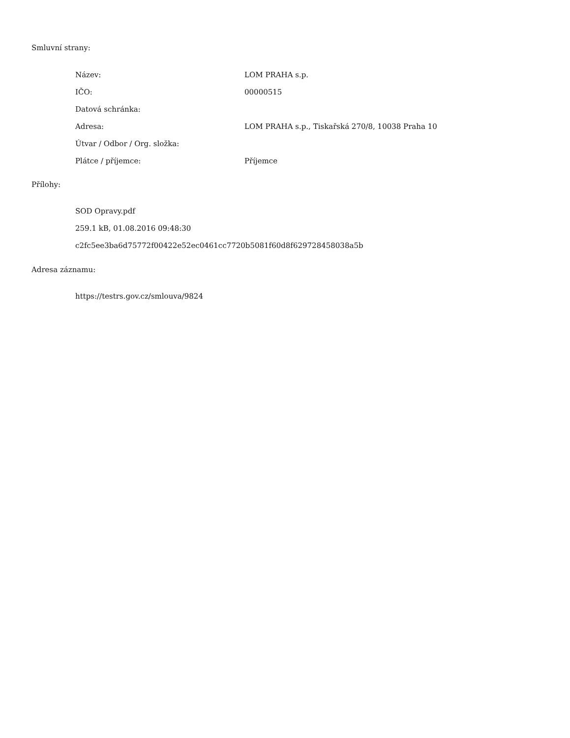Smluvní strany:
| Název: | LOM PRAHA s.p. |
| IČO: | 00000515 |
| Datová schránka: | |
| Adresa: | LOM PRAHA s.p., Tiskařská 270/8, 10038 Praha 10 |
| Útvar / Odbor / Org. složka: | |
| Plátce / příjemce: | Příjemce |
Přílohy:
SOD Opravy.pdf
259.1 kB, 01.08.2016 09:48:30
c2fc5ee3ba6d75772f00422e52ec0461cc7720b5081f60d8f629728458038a5b
Adresa záznamu:
https://testrs.gov.cz/smlouva/9824